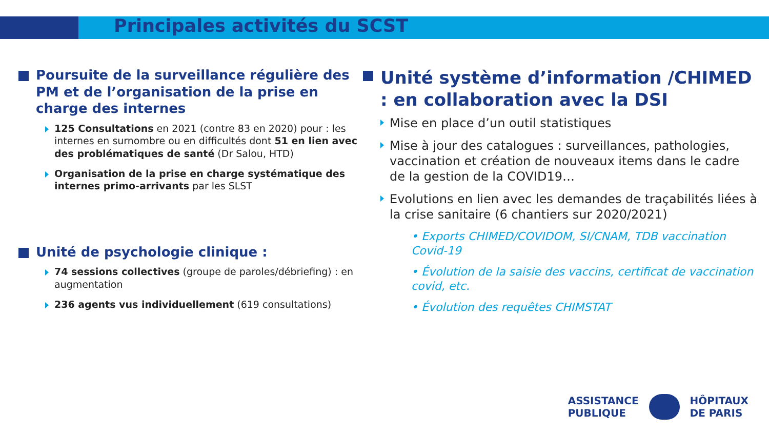Principales activités du SCST
Poursuite de la surveillance régulière des PM et de l’organisation de la prise en charge des internes
125 Consultations en 2021 (contre 83 en 2020) pour : les internes en surnombre ou en difficultés dont 51 en lien avec des problématiques de santé (Dr Salou, HTD)
Organisation de la prise en charge systématique des internes primo-arrivants par les SLST
Unité de psychologie clinique :
74 sessions collectives (groupe de paroles/débriefing) : en augmentation
236 agents vus individuellement (619 consultations)
Unité système d’information /CHIMED : en collaboration avec la DSI
Mise en place d’un outil statistiques
Mise à jour des catalogues : surveillances, pathologies, vaccination et création de nouveaux items dans le cadre de la gestion de la COVID19…
Evolutions en lien avec les demandes de traçabilités liées à la crise sanitaire (6 chantiers sur 2020/2021)
• Exports CHIMED/COVIDOM, SI/CNAM, TDB vaccination Covid-19
• Évolution de la saisie des vaccins, certificat de vaccination covid, etc.
• Évolution des requêtes CHIMSTAT
ASSISTANCE
PUBLIQUE
HÔPITAUX
DE PARIS